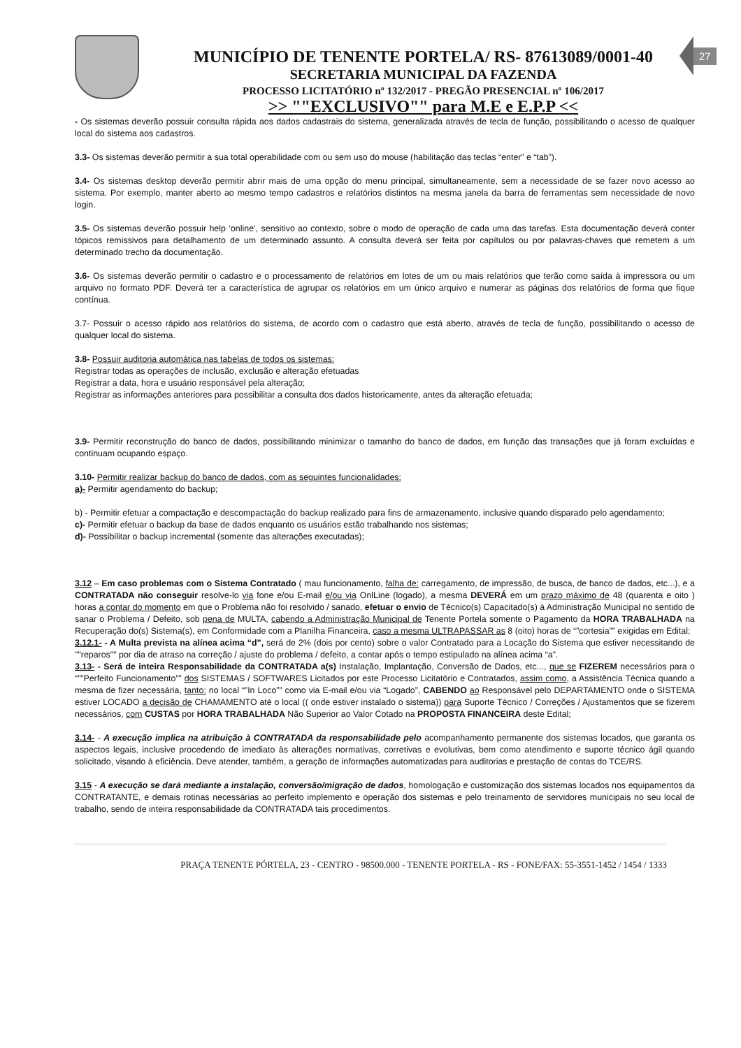MUNICÍPIO DE TENENTE PORTELA/ RS- 87613089/0001-40
SECRETARIA MUNICIPAL DA FAZENDA
PROCESSO LICITATÓRIO nº 132/2017 - PREGÃO PRESENCIAL nº 106/2017
>> ""EXCLUSIVO"" para M.E e E.P.P <<
27
- Os sistemas deverão possuir consulta rápida aos dados cadastrais do sistema, generalizada através de tecla de função, possibilitando o acesso de qualquer local do sistema aos cadastros.
3.3- Os sistemas deverão permitir a sua total operabilidade com ou sem uso do mouse (habilitação das teclas “enter” e “tab”).
3.4- Os sistemas desktop deverão permitir abrir mais de uma opção do menu principal, simultaneamente, sem a necessidade de se fazer novo acesso ao sistema. Por exemplo, manter aberto ao mesmo tempo cadastros e relatórios distintos na mesma janela da barra de ferramentas sem necessidade de novo login.
3.5- Os sistemas deverão possuir help ‘online’, sensitivo ao contexto, sobre o modo de operação de cada uma das tarefas. Esta documentação deverá conter tópicos remissivos para detalhamento de um determinado assunto. A consulta deverá ser feita por capítulos ou por palavras-chaves que remetem a um determinado trecho da documentação.
3.6- Os sistemas deverão permitir o cadastro e o processamento de relatórios em lotes de um ou mais relatórios que terão como saída à impressora ou um arquivo no formato PDF. Deverá ter a característica de agrupar os relatórios em um único arquivo e numerar as páginas dos relatórios de forma que fique contínua.
3.7- Possuir o acesso rápido aos relatórios do sistema, de acordo com o cadastro que está aberto, através de tecla de função, possibilitando o acesso de qualquer local do sistema.
3.8- Possuir auditoria automática nas tabelas de todos os sistemas:
Registrar todas as operações de inclusão, exclusão e alteração efetuadas
Registrar a data, hora e usuário responsável pela alteração;
Registrar as informações anteriores para possibilitar a consulta dos dados historicamente, antes da alteração efetuada;
3.9- Permitir reconstrução do banco de dados, possibilitando minimizar o tamanho do banco de dados, em função das transações que já foram excluídas e continuam ocupando espaço.
3.10- Permitir realizar backup do banco de dados, com as seguintes funcionalidades:
a)- Permitir agendamento do backup;
b) - Permitir efetuar a compactação e descompactação do backup realizado para fins de armazenamento, inclusive quando disparado pelo agendamento;
c)- Permitir efetuar o backup da base de dados enquanto os usuários estão trabalhando nos sistemas;
d)- Possibilitar o backup incremental (somente das alterações executadas);
3.12 – Em caso problemas com o Sistema Contratado ( mau funcionamento, falha de: carregamento, de impressão, de busca, de banco de dados, etc...), e a CONTRATADA não conseguir resolve-lo via fone e/ou E-mail e/ou via OnlLine (logado), a mesma DEVERÁ em um prazo máximo de 48 (quarenta e oito ) horas a contar do momento em que o Problema não foi resolvido / sanado, efetuar o envio de Técnico(s) Capacitado(s) à Administração Municipal no sentido de sanar o Problema / Defeito, sob pena de MULTA, cabendo a Administração Municipal de Tenente Portela somente o Pagamento da HORA TRABALHADA na Recuperação do(s) Sistema(s), em Conformidade com a Planilha Financeira, caso a mesma ULTRAPASSAR as 8 (oito) horas de “”cortesia”” exigidas em Edital;
3.12.1- - A Multa prevista na alínea acima “d”, será de 2% (dois por cento) sobre o valor Contratado para a Locação do Sistema que estiver necessitando de ""reparos"" por dia de atraso na correção / ajuste do problema / defeito, a contar após o tempo estipulado na alínea acima “a”.
3.13- - Será de inteira Responsabilidade da CONTRATADA a(s) Instalação, Implantação, Conversão de Dados, etc..., que se FIZEREM necessários para o “””Perfeito Funcionamento”” dos SISTEMAS / SOFTWARES Licitados por este Processo Licitatório e Contratados, assim como, a Assistência Técnica quando a mesma de fizer necessária, tanto: no local “”In Loco”” como via E-mail e/ou via “Logado”, CABENDO ao Responsável pelo DEPARTAMENTO onde o SISTEMA estiver LOCADO a decisão de CHAMAMENTO até o local (( onde estiver instalado o sistema)) para Suporte Técnico / Correções / Ajustamentos que se fizerem necessários, com CUSTAS por HORA TRABALHADA Não Superior ao Valor Cotado na PROPOSTA FINANCEIRA deste Edital;
3.14- - A execução implica na atribuição à CONTRATADA da responsabilidade pelo acompanhamento permanente dos sistemas locados, que garanta os aspectos legais, inclusive procedendo de imediato às alterações normativas, corretivas e evolutivas, bem como atendimento e suporte técnico ágil quando solicitado, visando à eficiência. Deve atender, também, a geração de informações automatizadas para auditorias e prestação de contas do TCE/RS.
3.15 - A execução se dará mediante a instalação, conversão/migração de dados, homologação e customização dos sistemas locados nos equipamentos da CONTRATANTE, e demais rotinas necessárias ao perfeito implemento e operação dos sistemas e pelo treinamento de servidores municipais no seu local de trabalho, sendo de inteira responsabilidade da CONTRATADA tais procedimentos.
PRAÇA TENENTE PÓRTELA, 23 - CENTRO - 98500.000 - TENENTE PORTELA - RS - FONE/FAX: 55-3551-1452 / 1454 / 1333